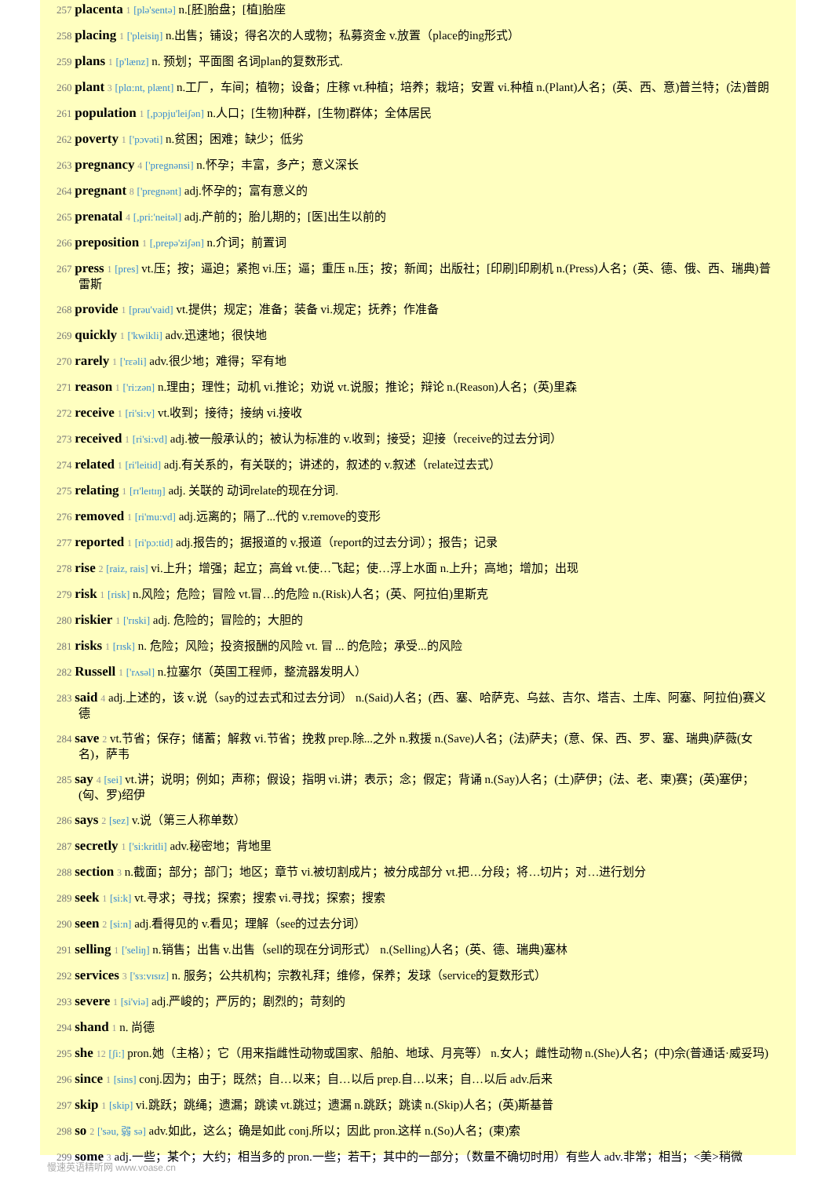257 placenta 1 [plə'sentə] n.[胚]胎盘；[植]胎座
258 placing 1 ['pleisiŋ] n.出售；铺设；得名次的人或物；私募资金 v.放置（place的ing形式）
259 plans 1 [p'lænz] n. 预划；平面图 名词plan的复数形式.
260 plant 3 [plɑ:nt, plænt] n.工厂，车间；植物；设备；庄稼 vt.种植；培养；栽培；安置 vi.种植 n.(Plant)人名；(英、西、意)普兰特；(法)普朗
261 population 1 [,pɔpju'leiʃən] n.人口；[生物]种群，[生物]群体；全体居民
262 poverty 1 ['pɔvəti] n.贫困；困难；缺少；低劣
263 pregnancy 4 ['pregnənsi] n.怀孕；丰富，多产；意义深长
264 pregnant 8 ['pregnənt] adj.怀孕的；富有意义的
265 prenatal 4 [,pri:'neitəl] adj.产前的；胎儿期的；[医]出生以前的
266 preposition 1 [,prepə'ziʃən] n.介词；前置词
267 press 1 [pres] vt.压；按；逼迫；紧抱 vi.压；逼；重压 n.压；按；新闻；出版社；[印刷]印刷机 n.(Press)人名；(英、德、俄、西、瑞典)普雷斯
268 provide 1 [prəu'vaid] vt.提供；规定；准备；装备 vi.规定；抚养；作准备
269 quickly 1 ['kwikli] adv.迅速地；很快地
270 rarely 1 ['rεəli] adv.很少地；难得；罕有地
271 reason 1 ['ri:zən] n.理由；理性；动机 vi.推论；劝说 vt.说服；推论；辩论 n.(Reason)人名；(英)里森
272 receive 1 [ri'si:v] vt.收到；接待；接纳 vi.接收
273 received 1 [ri'si:vd] adj.被一般承认的；被认为标准的 v.收到；接受；迎接（receive的过去分词）
274 related 1 [ri'leitid] adj.有关系的，有关联的；讲述的，叙述的 v.叙述（relate过去式）
275 relating 1 [rɪ'leɪtɪŋ] adj. 关联的 动词relate的现在分词.
276 removed 1 [ri'mu:vd] adj.远离的；隔了...代的 v.remove的变形
277 reported 1 [ri'pɔ:tid] adj.报告的；据报道的 v.报道（report的过去分词）；报告；记录
278 rise 2 [raiz, rais] vi.上升；增强；起立；高耸 vt.使…飞起；使…浮上水面 n.上升；高地；增加；出现
279 risk 1 [risk] n.风险；危险；冒险 vt.冒…的危险 n.(Risk)人名；(英、阿拉伯)里斯克
280 riskier 1 ['rɪski] adj. 危险的；冒险的；大胆的
281 risks 1 [rɪsk] n. 危险；风险；投资报酬的风险 vt. 冒 ... 的危险；承受...的风险
282 Russell 1 ['rʌsəl] n.拉塞尔（英国工程师，整流器发明人）
283 said 4 adj.上述的，该 v.说（say的过去式和过去分词） n.(Said)人名；(西、塞、哈萨克、乌兹、吉尔、塔吉、土库、阿塞、阿拉伯)赛义德
284 save 2 vt.节省；保存；储蓄；解救 vi.节省；挽救 prep.除...之外 n.救援 n.(Save)人名；(法)萨夫；(意、保、西、罗、塞、瑞典)萨薇(女名)，萨韦
285 say 4 [sei] vt.讲；说明；例如；声称；假设；指明 vi.讲；表示；念；假定；背诵 n.(Say)人名；(土)萨伊；(法、老、柬)赛；(英)塞伊；(匈、罗)绍伊
286 says 2 [sez] v.说（第三人称单数）
287 secretly 1 ['si:kritli] adv.秘密地；背地里
288 section 3 n.截面；部分；部门；地区；章节 vi.被切割成片；被分成部分 vt.把…分段；将…切片；对…进行划分
289 seek 1 [si:k] vt.寻求；寻找；探索；搜索 vi.寻找；探索；搜索
290 seen 2 [si:n] adj.看得见的 v.看见；理解（see的过去分词）
291 selling 1 ['seliŋ] n.销售；出售 v.出售（sell的现在分词形式） n.(Selling)人名；(英、德、瑞典)塞林
292 services 3 ['sɜ:vɪsɪz] n. 服务；公共机构；宗教礼拜；维修，保养；发球（service的复数形式）
293 severe 1 [si'viə] adj.严峻的；严厉的；剧烈的；苛刻的
294 shand 1 n. 尚德
295 she 12 [ʃi:] pron.她（主格）；它（用来指雌性动物或国家、船舶、地球、月亮等） n.女人；雌性动物 n.(She)人名；(中)佘(普通话·威妥玛)
296 since 1 [sins] conj.因为；由于；既然；自…以来；自…以后 prep.自…以来；自…以后 adv.后来
297 skip 1 [skip] vi.跳跃；跳绳；遗漏；跳读 vt.跳过；遗漏 n.跳跃；跳读 n.(Skip)人名；(英)斯基普
298 so 2 ['səu, 弱 sə] adv.如此，这么；确是如此 conj.所以；因此 pron.这样 n.(So)人名；(柬)索
299 some 3 adj.一些；某个；大约；相当多的 pron.一些；若干；其中的一部分；（数量不确切时用）有些人 adv.非常；相当；<美>稍微
慢速英语精听网 www.voase.cn